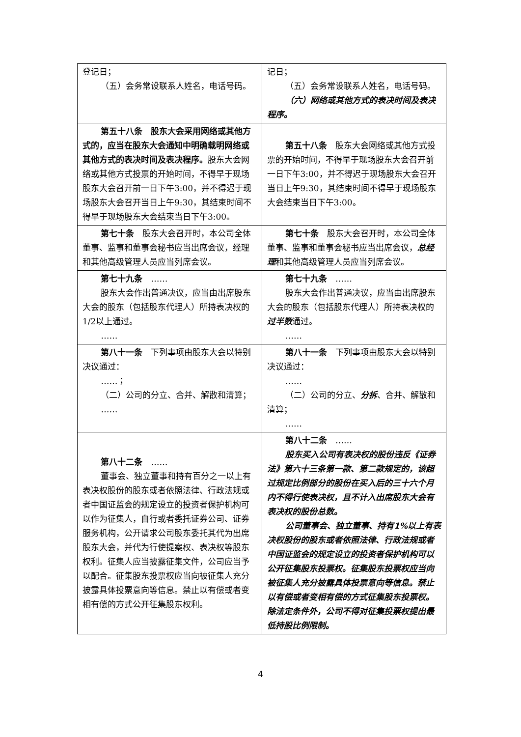| 登记日； （五）会务常设联系人姓名，电话号码。 | 记日； （五）会务常设联系人姓名，电话号码。 （六）网络或其他方式的表决时间及表决程序。 |
| 第五十八条 股东大会采用网络或其他方式的，应当在股东大会通知中明确载明网络或其他方式的表决时间及表决程序。 股东大会网络或其他方式投票的开始时间，不得早于现场股东大会召开前一日下午3:00，并不得迟于现场股东大会召开当日上午9:30，其结束时间不得早于现场股东大会结束当日下午3:00。 | 第五十八条 股东大会网络或其他方式投票的开始时间，不得早于现场股东大会召开前一日下午3:00，并不得迟于现场股东大会召开当日上午9:30，其结束时间不得早于现场股东大会结束当日下午3:00。 |
| 第七十条 股东大会召开时，本公司全体董事、监事和董事会秘书应当出席会议，经理和其他高级管理人员应当列席会议。 | 第七十条 股东大会召开时，本公司全体董事、监事和董事会秘书应当出席会议， 总经理 和其他高级管理人员应当列席会议。 |
| 第七十九条 …… 股东大会作出普通决议，应当由出席股东大会的股东（包括股东代理人）所持表决权的1/2以上通过。 …… | 第七十九条 …… 股东大会作出普通决议，应当由出席股东大会的股东（包括股东代理人）所持表决权的 过半数 通过。 …… |
| 第八十一条 下列事项由股东大会以特别决议通过： ……； （二）公司的分立、合并、解散和清算； …… | 第八十一条 下列事项由股东大会以特别决议通过： …… （二）公司的分立、 分拆 、合并、解散和清算； …… |
| 第八十二条 …… 董事会、独立董事和持有百分之一以上有表决权股份的股东或者依照法律、行政法规或者中国证监会的规定设立的投资者保护机构可以作为征集人，自行或者委托证券公司、证券服务机构，公开请求公司股东委托其代为出席股东大会，并代为行使提案权、表决权等股东权利。征集人应当披露征集文件，公司应当予以配合。征集股东投票权应当向被征集人充分披露具体投票意向等信息。禁止以有偿或者变相有偿的方式公开征集股东权利。 | 第八十二条 …… 股东买入公司有表决权的股份违反《证券法》第六十三条第一款、第二款规定的，该超过规定比例部分的股份在买入后的三十六个月内不得行使表决权，且不计入出席股东大会有表决权的股份总数。 公司董事会、独立董事、持有1%以上有表决权股份的股东或者依照法律、行政法规或者中国证监会的规定设立的投资者保护机构可以公开征集股东投票权。征集股东投票权应当向被征集人充分披露具体投票意向等信息。禁止以有偿或者变相有偿的方式征集股东投票权。除法定条件外，公司不得对征集投票权提出最低持股比例限制。 |
4